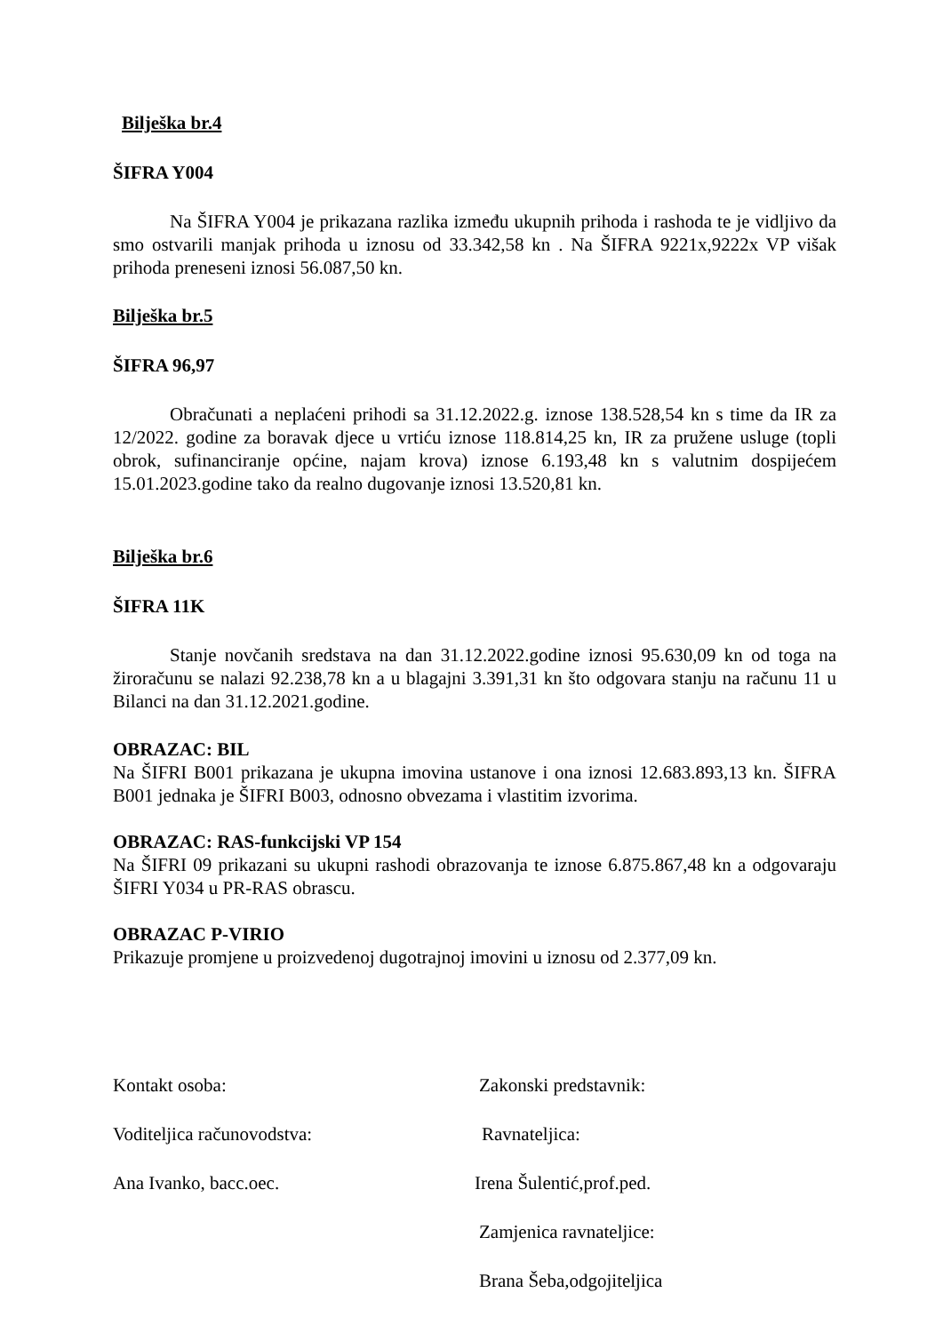Bilješka br.4
ŠIFRA Y004
Na ŠIFRA Y004 je prikazana razlika između ukupnih prihoda i rashoda te je vidljivo da smo ostvarili manjak prihoda u iznosu od 33.342,58 kn . Na ŠIFRA 9221x,9222x VP višak prihoda preneseni iznosi 56.087,50 kn.
Bilješka br.5
ŠIFRA 96,97
Obračunati a neplaćeni prihodi sa 31.12.2022.g. iznose 138.528,54 kn s time da IR za 12/2022. godine za boravak djece u vrtiću iznose 118.814,25 kn, IR za pružene usluge (topli obrok, sufinanciranje općine, najam krova) iznose 6.193,48 kn s valutnim dospijećem 15.01.2023.godine tako da realno dugovanje iznosi 13.520,81 kn.
Bilješka br.6
ŠIFRA 11K
Stanje novčanih sredstava na dan 31.12.2022.godine iznosi 95.630,09 kn od toga na žiroračunu se nalazi 92.238,78 kn a u blagajni 3.391,31 kn što odgovara stanju na računu 11 u Bilanci na dan 31.12.2021.godine.
OBRAZAC: BIL
Na ŠIFRI B001 prikazana je ukupna imovina ustanove i ona iznosi 12.683.893,13 kn. ŠIFRA B001 jednaka je ŠIFRI B003, odnosno obvezama i vlastitim izvorima.
OBRAZAC: RAS-funkcijski VP 154
Na ŠIFRI 09 prikazani su ukupni rashodi obrazovanja te iznose 6.875.867,48 kn a odgovaraju ŠIFRI Y034 u PR-RAS obrascu.
OBRAZAC P-VIRIO
Prikazuje promjene u proizvedenoj dugotrajnoj imovini u iznosu od 2.377,09 kn.
Kontakt osoba: Zakonski predstavnik:
Voditeljica računovodstva: Ravnateljica:
Ana Ivanko, bacc.oec. Irena Šulentić,prof.ped.
Zamjenica ravnateljice:
Brana Šeba,odgojiteljica